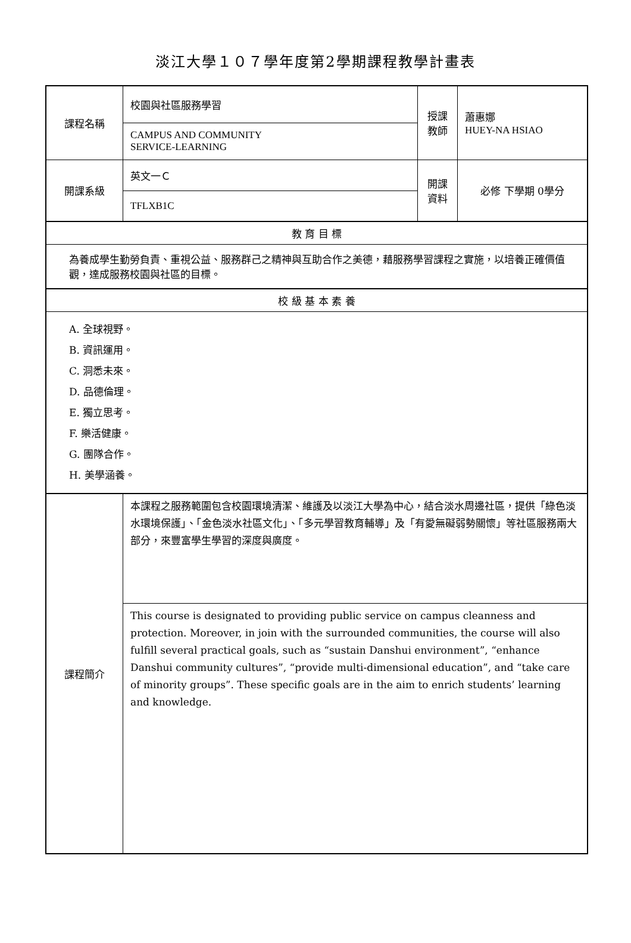淡江大學１０７學年度第2學期課程教學計畫表
| 課程名稱 | 校園與社區服務學習 | 授課 教師 | 蕭惠娜 HUEY-NA HSIAO |
| | CAMPUS AND COMMUNITY SERVICE-LEARNING | | |
| 開課系級 | 英文一Ｃ | 開課 資料 | 必修 下學期 0學分 |
| | TFLXB1C | | |
| 教 育 目 標 | | | |
| 為養成學生勤勞負責、重視公益、服務群己之精神與互助合作之美德，藉服務學習課程之實施，以培養正確價值觀，達成服務校園與社區的目標。 | | | |
| 校 級 基 本 素 養 | | | |
| A. 全球視野。 B. 資訊運用。 C. 洞悉未來。 D. 品德倫理。 E. 獨立思考。 F. 樂活健康。 G. 團隊合作。 H. 美學涵養。 | | | |
| 課程簡介 | 本課程之服務範圍包含校園環境清潔、維護及以淡江大學為中心，結合淡水周邊社區，提供「綠色淡水環境保護」、「金色淡水社區文化」、「多元學習教育輔導」及「有愛無礙弱勢關懷」等社區服務兩大部分，來豐富學生學習的深度與廣度。 | | |
| | This course is designated to providing public service on campus cleanness and protection. Moreover, in join with the surrounded communities, the course will also fulfill several practical goals, such as “sustain Danshui environment”, “enhance Danshui community cultures”, “provide multi-dimensional education”, and “take care of minority groups”. These specific goals are in the aim to enrich students’ learning and knowledge. | | |